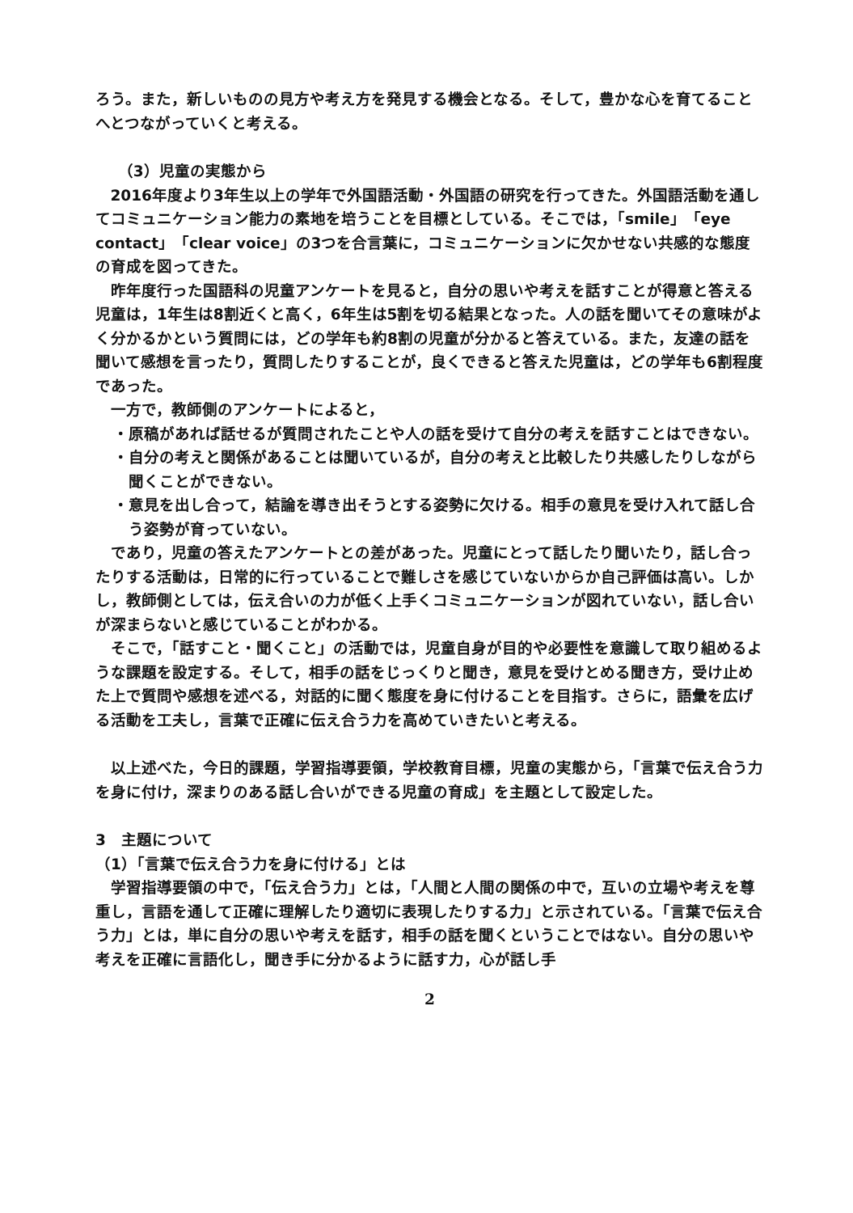ろう。また，新しいものの見方や考え方を発見する機会となる。そして，豊かな心を育てることへとつながっていくと考える。
（3）児童の実態から
2016年度より3年生以上の学年で外国語活動・外国語の研究を行ってきた。外国語活動を通してコミュニケーション能力の素地を培うことを目標としている。そこでは，「smile」「eye contact」「clear voice」の3つを合言葉に，コミュニケーションに欠かせない共感的な態度の育成を図ってきた。
昨年度行った国語科の児童アンケートを見ると，自分の思いや考えを話すことが得意と答える児童は，1年生は8割近くと高く，6年生は5割を切る結果となった。人の話を聞いてその意味がよく分かるかという質問には，どの学年も約8割の児童が分かると答えている。また，友達の話を聞いて感想を言ったり，質問したりすることが，良くできると答えた児童は，どの学年も6割程度であった。
一方で，教師側のアンケートによると，
・原稿があれば話せるが質問されたことや人の話を受けて自分の考えを話すことはできない。
・自分の考えと関係があることは聞いているが，自分の考えと比較したり共感したりしながら聞くことができない。
・意見を出し合って，結論を導き出そうとする姿勢に欠ける。相手の意見を受け入れて話し合う姿勢が育っていない。
であり，児童の答えたアンケートとの差があった。児童にとって話したり聞いたり，話し合ったりする活動は，日常的に行っていることで難しさを感じていないからか自己評価は高い。しかし，教師側としては，伝え合いの力が低く上手くコミュニケーションが図れていない，話し合いが深まらないと感じていることがわかる。
そこで，「話すこと・聞くこと」の活動では，児童自身が目的や必要性を意識して取り組めるような課題を設定する。そして，相手の話をじっくりと聞き，意見を受けとめる聞き方，受け止めた上で質問や感想を述べる，対話的に聞く態度を身に付けることを目指す。さらに，語彙を広げる活動を工夫し，言葉で正確に伝え合う力を高めていきたいと考える。
以上述べた，今日的課題，学習指導要領，学校教育目標，児童の実態から，「言葉で伝え合う力を身に付け，深まりのある話し合いができる児童の育成」を主題として設定した。
3　主題について
（1）「言葉で伝え合う力を身に付ける」とは
学習指導要領の中で，「伝え合う力」とは，「人間と人間の関係の中で，互いの立場や考えを尊重し，言語を通して正確に理解したり適切に表現したりする力」と示されている。「言葉で伝え合う力」とは，単に自分の思いや考えを話す，相手の話を聞くということではない。自分の思いや考えを正確に言語化し，聞き手に分かるように話す力，心が話し手
2